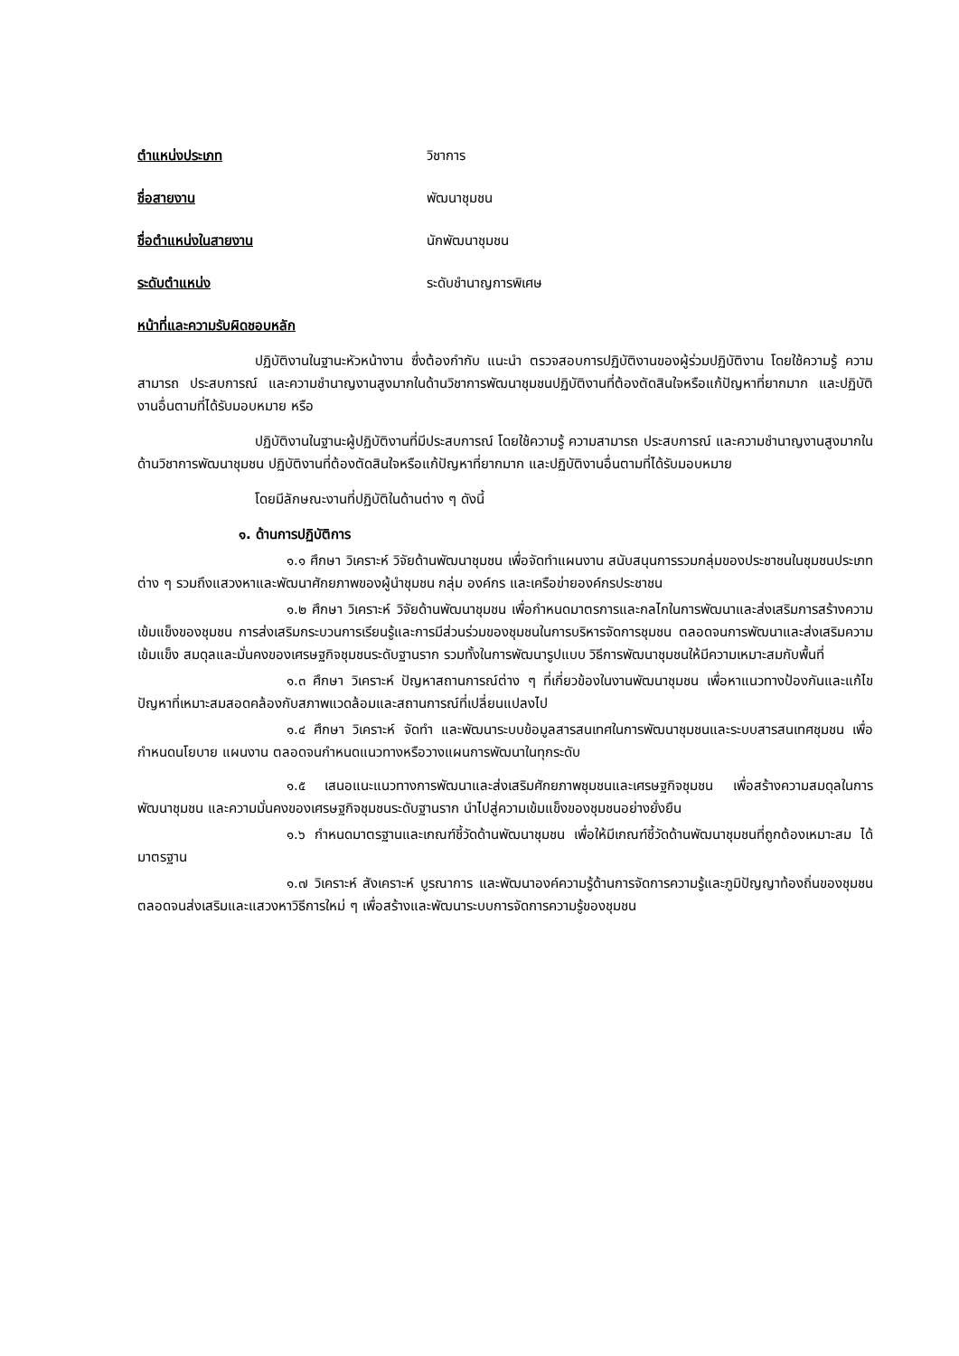ตำแหน่งประเภท วิชาการ
ชื่อสายงาน พัฒนาชุมชน
ชื่อตำแหน่งในสายงาน นักพัฒนาชุมชน
ระดับตำแหน่ง ระดับชำนาญการพิเศษ
หน้าที่และความรับผิดชอบหลัก
ปฏิบัติงานในฐานะหัวหน้างาน ซึ่งต้องกำกับ แนะนำ ตรวจสอบการปฏิบัติงานของผู้ร่วมปฏิบัติงาน โดยใช้ความรู้ ความสามารถ ประสบการณ์ และความชำนาญงานสูงมากในด้านวิชาการพัฒนาชุมชนปฏิบัติงานที่ต้องตัดสินใจหรือแก้ปัญหาที่ยากมาก และปฏิบัติงานอื่นตามที่ได้รับมอบหมาย หรือ
ปฏิบัติงานในฐานะผู้ปฏิบัติงานที่มีประสบการณ์ โดยใช้ความรู้ ความสามารถ ประสบการณ์ และความชำนาญงานสูงมากในด้านวิชาการพัฒนาชุมชน ปฏิบัติงานที่ต้องตัดสินใจหรือแก้ปัญหาที่ยากมาก และปฏิบัติงานอื่นตามที่ได้รับมอบหมาย
โดยมีลักษณะงานที่ปฏิบัติในด้านต่าง ๆ ดังนี้
๑. ด้านการปฏิบัติการ
๑.๑ ศึกษา วิเคราะห์ วิจัยด้านพัฒนาชุมชน เพื่อจัดทำแผนงาน สนับสนุนการรวมกลุ่มของประชาชนในชุมชนประเภทต่าง ๆ รวมถึงแสวงหาและพัฒนาศักยภาพของผู้นำชุมชน กลุ่ม องค์กร และเครือข่ายองค์กรประชาชน
๑.๒ ศึกษา วิเคราะห์ วิจัยด้านพัฒนาชุมชน เพื่อกำหนดมาตรการและกลไกในการพัฒนาและส่งเสริมการสร้างความเข้มแข็งของชุมชน การส่งเสริมกระบวนการเรียนรู้และการมีส่วนร่วมของชุมชนในการบริหารจัดการชุมชน ตลอดจนการพัฒนาและส่งเสริมความเข้มแข็ง สมดุลและมั่นคงของเศรษฐกิจชุมชนระดับฐานราก รวมทั้งในการพัฒนารูปแบบ วิธีการพัฒนาชุมชนให้มีความเหมาะสมกับพื้นที่
๑.๓ ศึกษา วิเคราะห์ ปัญหาสถานการณ์ต่าง ๆ ที่เกี่ยวข้องในงานพัฒนาชุมชน เพื่อหาแนวทางป้องกันและแก้ไขปัญหาที่เหมาะสมสอดคล้องกับสภาพแวดล้อมและสถานการณ์ที่เปลี่ยนแปลงไป
๑.๔ ศึกษา วิเคราะห์ จัดทำ และพัฒนาระบบข้อมูลสารสนเทศในการพัฒนาชุมชนและระบบสารสนเทศชุมชน เพื่อกำหนดนโยบาย แผนงาน ตลอดจนกำหนดแนวทางหรือวางแผนการพัฒนาในทุกระดับ
๑.๕ เสนอแนะแนวทางการพัฒนาและส่งเสริมศักยภาพชุมชนและเศรษฐกิจชุมชน เพื่อสร้างความสมดุลในการพัฒนาชุมชน และความมั่นคงของเศรษฐกิจชุมชนระดับฐานราก นำไปสู่ความเข้มแข็งของชุมชนอย่างยั่งยืน
๑.๖ กำหนดมาตรฐานและเกณฑ์ชี้วัดด้านพัฒนาชุมชน เพื่อให้มีเกณฑ์ชี้วัดด้านพัฒนาชุมชนที่ถูกต้องเหมาะสม ได้มาตรฐาน
๑.๗ วิเคราะห์ สังเคราะห์ บูรณาการ และพัฒนาองค์ความรู้ด้านการจัดการความรู้และภูมิปัญญาท้องถิ่นของชุมชน ตลอดจนส่งเสริมและแสวงหาวิธีการใหม่ ๆ เพื่อสร้างและพัฒนาระบบการจัดการความรู้ของชุมชน